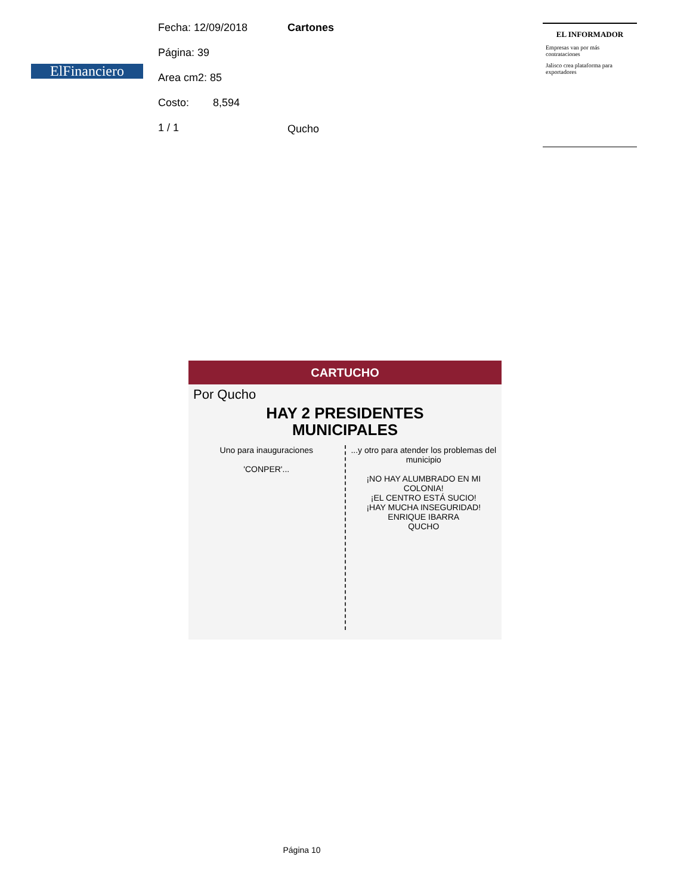ElFinanciero
Fecha: 12/09/2018
Página: 39
Area cm2: 85
Costo: 8,594
1 / 1
Cartones
Qucho
EL INFORMADOR
Empresas van por más contrataciones
Jalisco crea plataforma para exportadores
CARTUCHO
Por Qucho
HAY 2 PRESIDENTES
MUNICIPALES
Uno para inauguraciones
'CONPER'...
...y otro para atender los problemas del municipio
¡NO HAY ALUMBRADO EN MI COLONIA!
¡EL CENTRO ESTÁ SUCIO!
¡HAY MUCHA INSEGURIDAD!
ENRIQUE IBARRA
QUCHO
Página 10